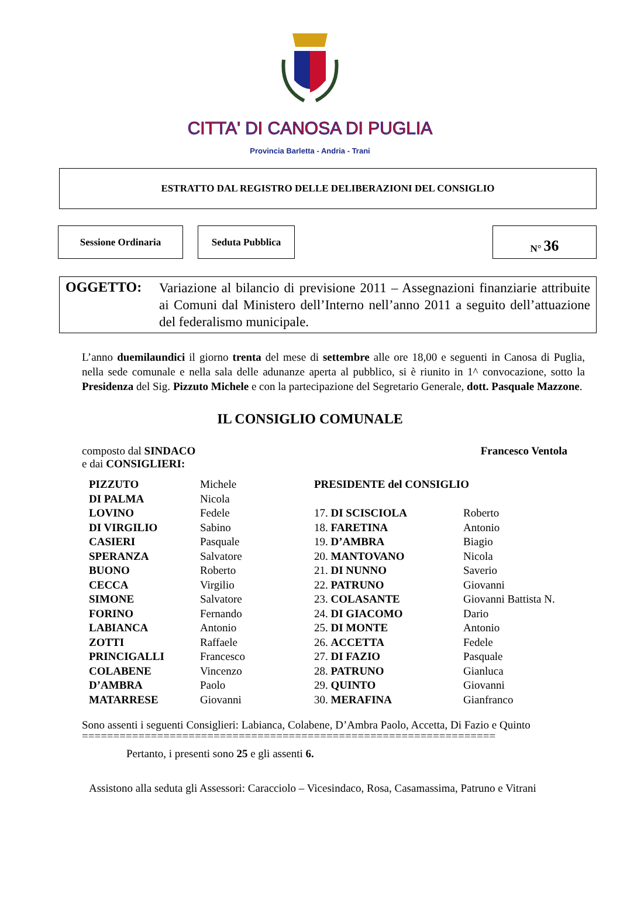CITTA' DI CANOSA DI PUGLIA
Provincia Barletta - Andria - Trani
ESTRATTO DAL REGISTRO DELLE DELIBERAZIONI DEL CONSIGLIO
Sessione Ordinaria Seduta Pubblica N° 36
OGGETTO: Variazione al bilancio di previsione 2011 – Assegnazioni finanziarie attribuite ai Comuni dal Ministero dell’Interno nell’anno 2011 a seguito dell’attuazione del federalismo municipale.
L’anno duemilaundici il giorno trenta del mese di settembre alle ore 18,00 e seguenti in Canosa di Puglia, nella sede comunale e nella sala delle adunanze aperta al pubblico, si è riunito in 1^ convocazione, sotto la Presidenza del Sig. Pizzuto Michele e con la partecipazione del Segretario Generale, dott. Pasquale Mazzone.
IL CONSIGLIO COMUNALE
composto dal SINDACO
e dai CONSIGLIERI:
Francesco Ventola
| PIZZUTO | Michele | PRESIDENTE del CONSIGLIO | |
| DI PALMA | Nicola | | |
| LOVINO | Fedele | 17. DI SCISCIOLA | Roberto |
| DI VIRGILIO | Sabino | 18. FARETINA | Antonio |
| CASIERI | Pasquale | 19. D’AMBRA | Biagio |
| SPERANZA | Salvatore | 20. MANTOVANO | Nicola |
| BUONO | Roberto | 21. DI NUNNO | Saverio |
| CECCA | Virgilio | 22. PATRUNO | Giovanni |
| SIMONE | Salvatore | 23. COLASANTE | Giovanni Battista N. |
| FORINO | Fernando | 24. DI GIACOMO | Dario |
| LABIANCA | Antonio | 25. DI MONTE | Antonio |
| ZOTTI | Raffaele | 26. ACCETTA | Fedele |
| PRINCIGALLI | Francesco | 27. DI FAZIO | Pasquale |
| COLABENE | Vincenzo | 28. PATRUNO | Gianluca |
| D’AMBRA | Paolo | 29. QUINTO | Giovanni |
| MATARRESE | Giovanni | 30. MERAFINA | Gianfranco |
Sono assenti i seguenti Consiglieri: Labianca, Colabene, D’Ambra Paolo, Accetta, Di Fazio e Quinto
==================================================================
Pertanto, i presenti sono 25 e gli assenti 6.
Assistono alla seduta gli Assessori: Caracciolo – Vicesindaco, Rosa, Casamassima, Patruno e Vitrani